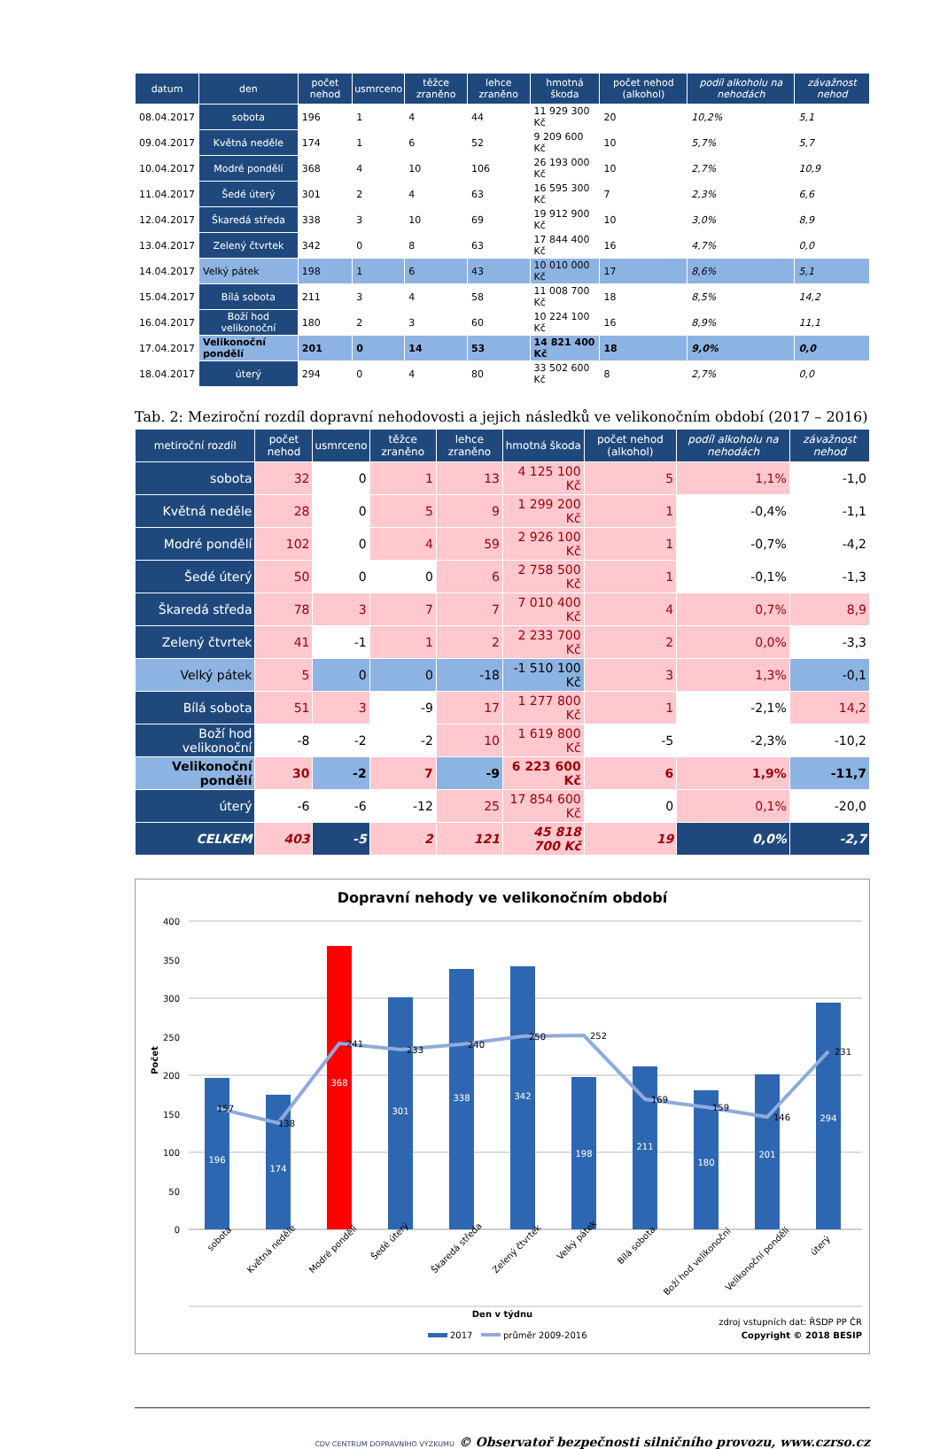| datum | den | počet nehod | usmrceno | těžce zraněno | lehce zraněno | hmotná škoda | počet nehod (alkohol) | podíl alkoholu na nehodách | závažnost nehod |
| --- | --- | --- | --- | --- | --- | --- | --- | --- | --- |
| 08.04.2017 | sobota | 196 | 1 | 4 | 44 | 11 929 300 Kč | 20 | 10,2% | 5,1 |
| 09.04.2017 | Květná neděle | 174 | 1 | 6 | 52 | 9 209 600 Kč | 10 | 5,7% | 5,7 |
| 10.04.2017 | Modré pondělí | 368 | 4 | 10 | 106 | 26 193 000 Kč | 10 | 2,7% | 10,9 |
| 11.04.2017 | Šedé úterý | 301 | 2 | 4 | 63 | 16 595 300 Kč | 7 | 2,3% | 6,6 |
| 12.04.2017 | Škaredá středa | 338 | 3 | 10 | 69 | 19 912 900 Kč | 10 | 3,0% | 8,9 |
| 13.04.2017 | Zelený čtvrtek | 342 | 0 | 8 | 63 | 17 844 400 Kč | 16 | 4,7% | 0,0 |
| 14.04.2017 | Velký pátek | 198 | 1 | 6 | 43 | 10 010 000 Kč | 17 | 8,6% | 5,1 |
| 15.04.2017 | Bílá sobota | 211 | 3 | 4 | 58 | 11 008 700 Kč | 18 | 8,5% | 14,2 |
| 16.04.2017 | Boží hod velikonoční | 180 | 2 | 3 | 60 | 10 224 100 Kč | 16 | 8,9% | 11,1 |
| 17.04.2017 | Velikonoční pondělí | 201 | 0 | 14 | 53 | 14 821 400 Kč | 18 | 9,0% | 0,0 |
| 18.04.2017 | úterý | 294 | 0 | 4 | 80 | 33 502 600 Kč | 8 | 2,7% | 0,0 |
Tab. 2: Meziroční rozdíl dopravní nehodovosti a jejich následků ve velikonočním období (2017 – 2016)
| metiroční rozdíl | počet nehod | usmrceno | těžce zraněno | lehce zraněno | hmotná škoda | počet nehod (alkohol) | podíl alkoholu na nehodách | závažnost nehod |
| --- | --- | --- | --- | --- | --- | --- | --- | --- |
| sobota | 32 | 0 | 1 | 13 | 4 125 100 Kč | 5 | 1,1% | -1,0 |
| Květná neděle | 28 | 0 | 5 | 9 | 1 299 200 Kč | 1 | -0,4% | -1,1 |
| Modré pondělí | 102 | 0 | 4 | 59 | 2 926 100 Kč | 1 | -0,7% | -4,2 |
| Šedé úterý | 50 | 0 | 0 | 6 | 2 758 500 Kč | 1 | -0,1% | -1,3 |
| Škaredá středa | 78 | 3 | 7 | 7 | 7 010 400 Kč | 4 | 0,7% | 8,9 |
| Zelený čtvrtek | 41 | -1 | 1 | 2 | 2 233 700 Kč | 2 | 0,0% | -3,3 |
| Velký pátek | 5 | 0 | 0 | -18 | -1 510 100 Kč | 3 | 1,3% | -0,1 |
| Bílá sobota | 51 | 3 | -9 | 17 | 1 277 800 Kč | 1 | -2,1% | 14,2 |
| Boží hod velikonoční | -8 | -2 | -2 | 10 | 1 619 800 Kč | -5 | -2,3% | -10,2 |
| Velikonoční pondělí | 30 | -2 | 7 | -9 | 6 223 600 Kč | 6 | 1,9% | -11,7 |
| úterý | -6 | -6 | -12 | 25 | 17 854 600 Kč | 0 | 0,1% | -20,0 |
| CELKEM | 403 | -5 | 2 | 121 | 45 818 700 Kč | 19 | 0,0% | -2,7 |
Dopravní nehody ve velikonočním období
400
350
300
250
200
150
100
50
0
Počet
196
174
368
301
338
342
198
211
180
201
294
157
138
241
233
240
250
252
169
159
146
231
sobota
Květná neděle
Modré pondělí
Šedé úterý
Škaredá středa
Zelený čtvrtek
Velký pátek
Bílá sobota
Boží hod velikonoční
Velikonoční pondělí
úterý
Den v týdnu
2017
průměr 2009-2016
zdroj vstupních dat: ŘSDP PP ČR
Copyright © 2018 BESIP
CDV CENTRUM DOPRAVNÍHO VÝZKUMU © Observatoř bezpečnosti silničního provozu, www.czrso.cz